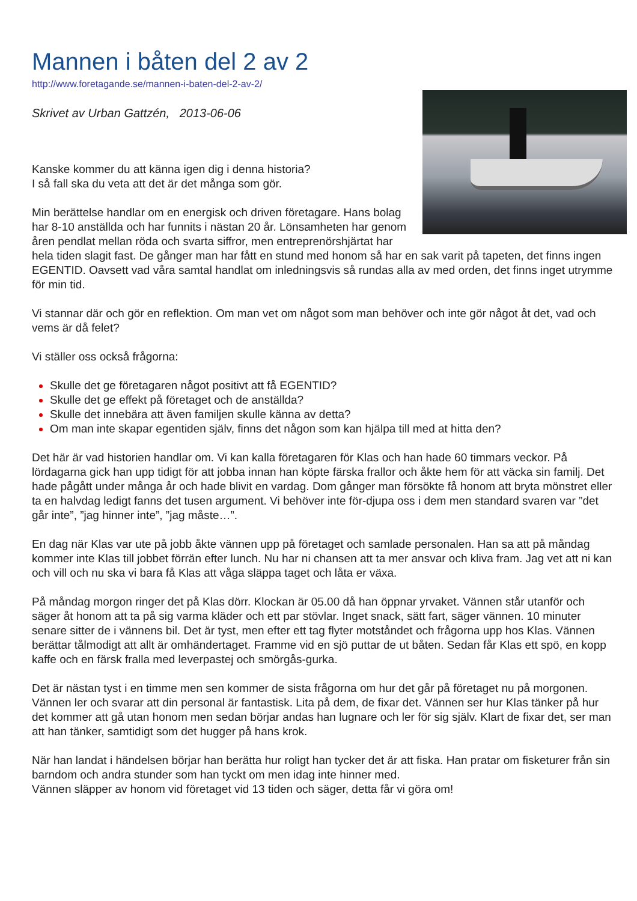Mannen i båten del 2 av 2
http://www.foretagande.se/mannen-i-baten-del-2-av-2/
Skrivet av Urban Gattzén, 2013-06-06
Kanske kommer du att känna igen dig i denna historia?
I så fall ska du veta att det är det många som gör.
Min berättelse handlar om en energisk och driven företagare. Hans bolag har 8-10 anställda och har funnits i nästan 20 år. Lönsamheten har genom åren pendlat mellan röda och svarta siffror, men entreprenörshjärtat har hela tiden slagit fast. De gånger man har fått en stund med honom så har en sak varit på tapeten, det finns ingen EGENTID. Oavsett vad våra samtal handlat om inledningsvis så rundas alla av med orden, det finns inget utrymme för min tid.
Vi stannar där och gör en reflektion. Om man vet om något som man behöver och inte gör något åt det, vad och vems är då felet?
Vi ställer oss också frågorna:
Skulle det ge företagaren något positivt att få EGENTID?
Skulle det ge effekt på företaget och de anställda?
Skulle det innebära att även familjen skulle känna av detta?
Om man inte skapar egentiden själv, finns det någon som kan hjälpa till med at hitta den?
Det här är vad historien handlar om. Vi kan kalla företagaren för Klas och han hade 60 timmars veckor. På lördagarna gick han upp tidigt för att jobba innan han köpte färska frallor och åkte hem för att väcka sin familj. Det hade pågått under många år och hade blivit en vardag. Dom gånger man försökte få honom att bryta mönstret eller ta en halvdag ledigt fanns det tusen argument. Vi behöver inte för-djupa oss i dem men standard svaren var ”det går inte”, ”jag hinner inte”, ”jag måste…”.
En dag när Klas var ute på jobb åkte vännen upp på företaget och samlade personalen. Han sa att på måndag kommer inte Klas till jobbet förrän efter lunch. Nu har ni chansen att ta mer ansvar och kliva fram. Jag vet att ni kan och vill och nu ska vi bara få Klas att våga släppa taget och låta er växa.
På måndag morgon ringer det på Klas dörr. Klockan är 05.00 då han öppnar yrvaket. Vännen står utanför och säger åt honom att ta på sig varma kläder och ett par stövlar. Inget snack, sätt fart, säger vännen. 10 minuter senare sitter de i vännens bil. Det är tyst, men efter ett tag flyter motståndet och frågorna upp hos Klas. Vännen berättar tålmodigt att allt är omhändertaget. Framme vid en sjö puttar de ut båten. Sedan får Klas ett spö, en kopp kaffe och en färsk fralla med leverpastej och smörgås-gurka.
Det är nästan tyst i en timme men sen kommer de sista frågorna om hur det går på företaget nu på morgonen. Vännen ler och svarar att din personal är fantastisk. Lita på dem, de fixar det. Vännen ser hur Klas tänker på hur det kommer att gå utan honom men sedan börjar andas han lugnare och ler för sig själv. Klart de fixar det, ser man att han tänker, samtidigt som det hugger på hans krok.
När han landat i händelsen börjar han berätta hur roligt han tycker det är att fiska. Han pratar om fisketurer från sin barndom och andra stunder som han tyckt om men idag inte hinner med.
Vännen släpper av honom vid företaget vid 13 tiden och säger, detta får vi göra om!